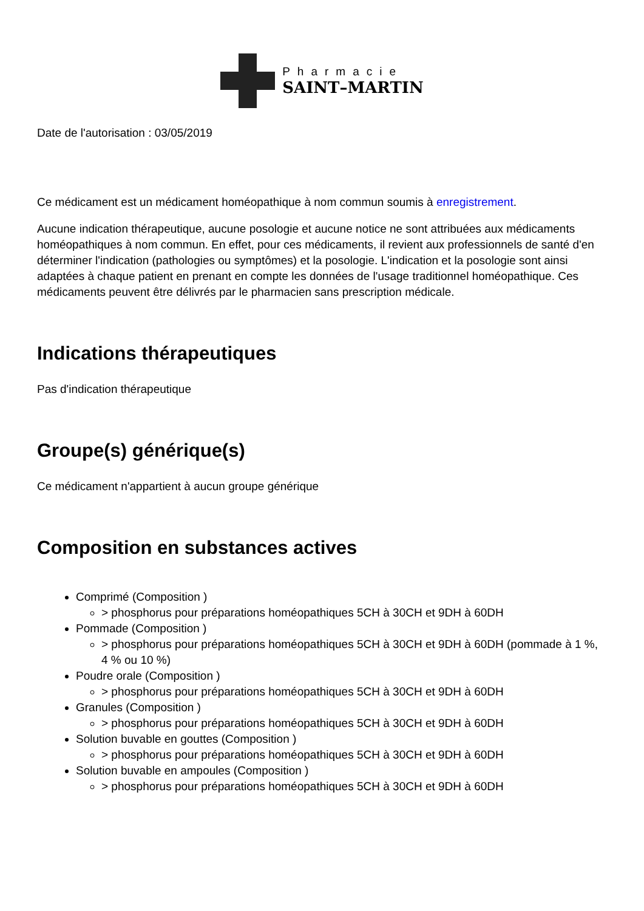Pharmacie
SAINT–MARTIN
Date de l'autorisation : 03/05/2019
Ce médicament est un médicament homéopathique à nom commun soumis à enregistrement.
Aucune indication thérapeutique, aucune posologie et aucune notice ne sont attribuées aux médicaments homéopathiques à nom commun. En effet, pour ces médicaments, il revient aux professionnels de santé d'en déterminer l'indication (pathologies ou symptômes) et la posologie. L'indication et la posologie sont ainsi adaptées à chaque patient en prenant en compte les données de l'usage traditionnel homéopathique. Ces médicaments peuvent être délivrés par le pharmacien sans prescription médicale.
Indications thérapeutiques
Pas d'indication thérapeutique
Groupe(s) générique(s)
Ce médicament n'appartient à aucun groupe générique
Composition en substances actives
Comprimé (Composition )
> phosphorus pour préparations homéopathiques 5CH à 30CH et 9DH à 60DH
Pommade (Composition )
> phosphorus pour préparations homéopathiques 5CH à 30CH et 9DH à 60DH (pommade à 1 %, 4 % ou 10 %)
Poudre orale (Composition )
> phosphorus pour préparations homéopathiques 5CH à 30CH et 9DH à 60DH
Granules (Composition )
> phosphorus pour préparations homéopathiques 5CH à 30CH et 9DH à 60DH
Solution buvable en gouttes (Composition )
> phosphorus pour préparations homéopathiques 5CH à 30CH et 9DH à 60DH
Solution buvable en ampoules (Composition )
> phosphorus pour préparations homéopathiques 5CH à 30CH et 9DH à 60DH